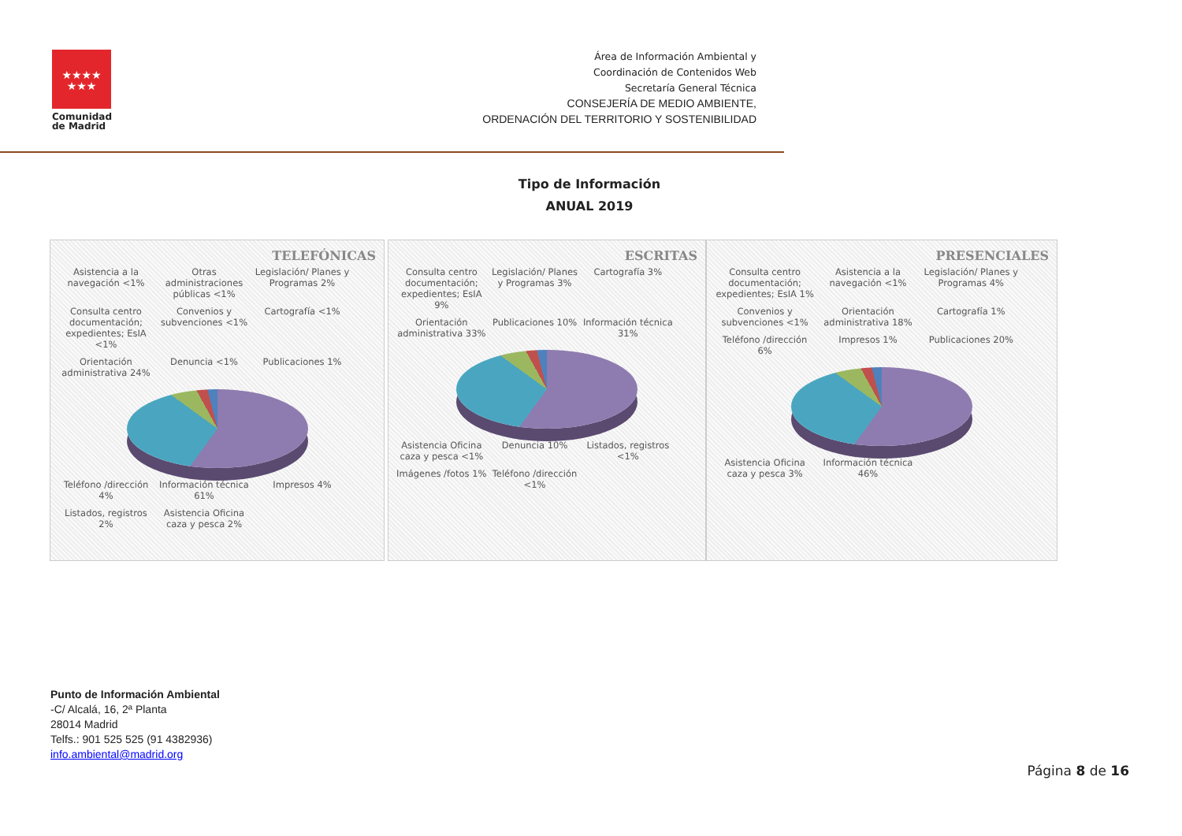★★★★
★★★
Comunidad
de Madrid
Área de Información Ambiental y
Coordinación de Contenidos Web
Secretaría General Técnica
CONSEJERÍA DE MEDIO AMBIENTE,
ORDENACIÓN DEL TERRITORIO Y SOSTENIBILIDAD
Tipo de Información
ANUAL 2019
TELEFÓNICAS
Asistencia a la navegación <1%
Otras administraciones públicas <1%
Legislación/ Planes y Programas 2%
Consulta centro documentación; expedientes; EsIA <1%
Convenios y subvenciones <1% Cartografía <1% Orientación administrativa 24% Denuncia <1% Publicaciones 1% Teléfono /dirección 4% Información técnica 61% Impresos 4% Listados, registros 2%
Asistencia Oficina caza y pesca 2%
ESCRITAS
Consulta centro documentación; expedientes; EsIA 9%
Legislación/ Planes y Programas 3%
Cartografía 3% Orientación administrativa 33% Publicaciones 10% Información técnica 31%
Asistencia Oficina caza y pesca <1%
Denuncia 10% Listados, registros <1% Imágenes /fotos 1% Teléfono /dirección <1%
PRESENCIALES
Consulta centro documentación; expedientes; EsIA 1%
Asistencia a la navegación <1%
Legislación/ Planes y Programas 4%
Convenios y subvenciones <1% Orientación administrativa 18% Cartografía 1% Teléfono /dirección 6% Impresos 1% Publicaciones 20%
Asistencia Oficina caza y pesca 3%
Información técnica 46%
Punto de Información Ambiental
-C/ Alcalá, 16, 2ª Planta
28014 Madrid
Telfs.: 901 525 525 (91 4382936)
info.ambiental@madrid.org
Página 8 de 16